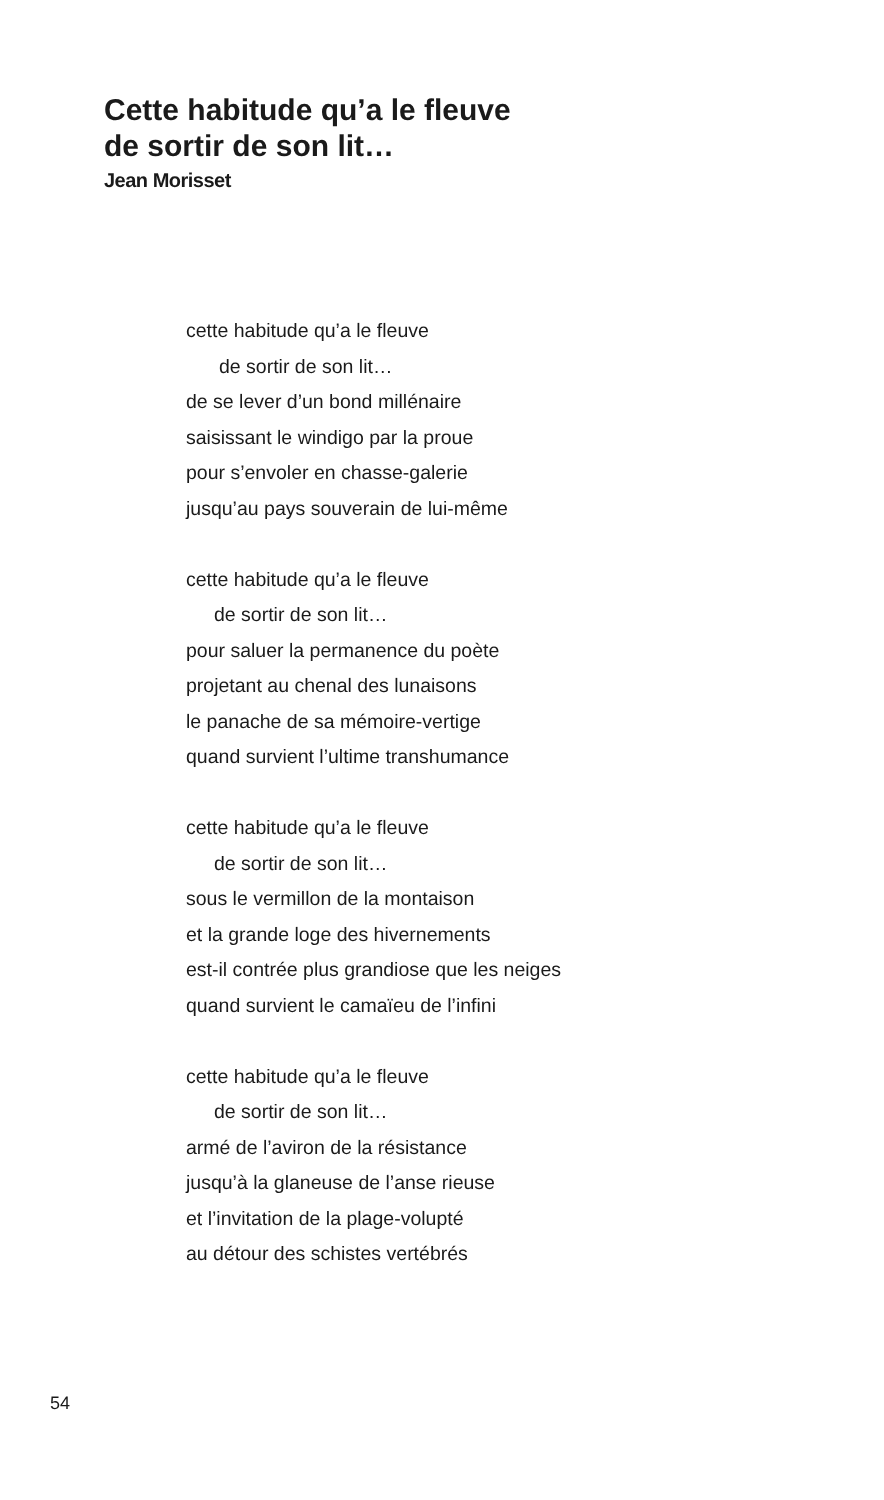Cette habitude qu’a le fleuve
de sortir de son lit…
Jean Morisset
cette habitude qu’a le fleuve
de sortir de son lit…
de se lever d’un bond millénaire
saisissant le windigo par la proue
pour s’envoler en chasse-galerie
jusqu’au pays souverain de lui-même
cette habitude qu’a le fleuve
de sortir de son lit…
pour saluer la permanence du poète
projetant au chenal des lunaisons
le panache de sa mémoire-vertige
quand survient l’ultime transhumance
cette habitude qu’a le fleuve
de sortir de son lit…
sous le vermillon de la montaison
et la grande loge des hivernements
est-il contrée plus grandiose que les neiges
quand survient le camaïeu de l’infini
cette habitude qu’a le fleuve
de sortir de son lit…
armé de l’aviron de la résistance
jusqu’à la glaneuse de l’anse rieuse
et l’invitation de la plage-volupté
au détour des schistes vertébrés
54